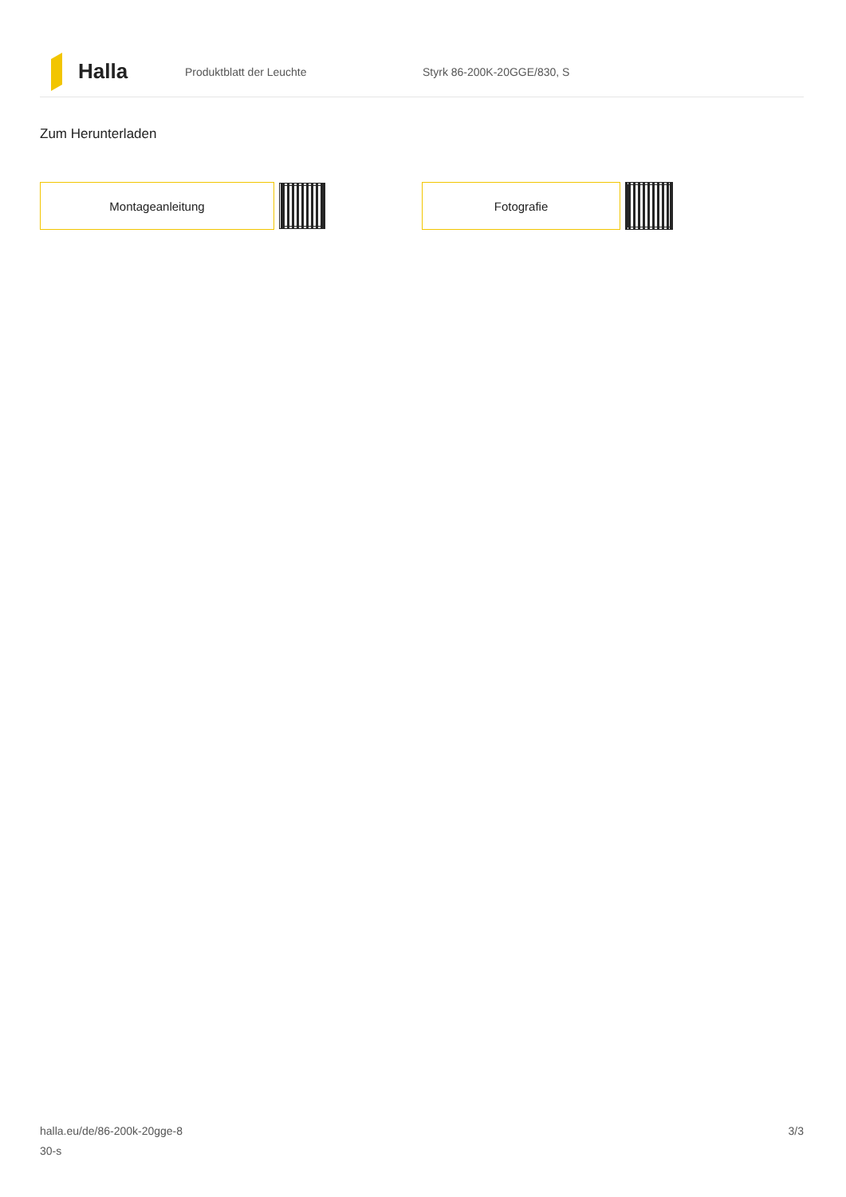Halla
Produktblatt der Leuchte Styrk 86-200K-20GGE/830, S
Zum Herunterladen
Montageanleitung Fotografie
halla.eu/de/86-200k-20gge-8
30-s
3/3